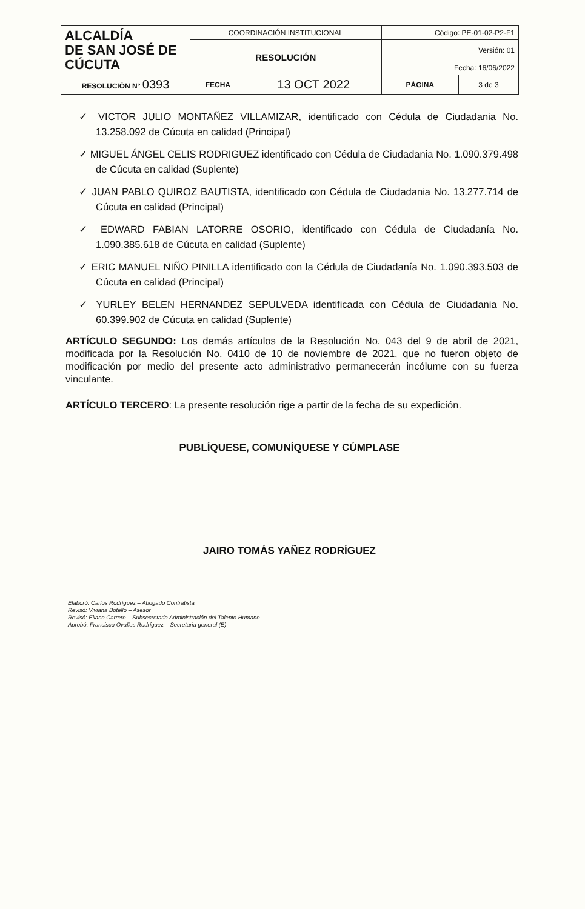| ALCALDÍA DE SAN JOSÉ DE CÚCUTA | COORDINACIÓN INSTITUCIONAL | | Código: PE-01-02-P2-F1 | |
| | RESOLUCIÓN | | Versión: 01 | |
| | | | Fecha: 16/06/2022 | |
| RESOLUCIÓN N° 0393 | FECHA | 13 OCT 2022 | PÁGINA | 3 de 3 |
✓ VICTOR JULIO MONTAÑEZ VILLAMIZAR, identificado con Cédula de Ciudadania No. 13.258.092 de Cúcuta en calidad (Principal)
✓ MIGUEL ÁNGEL CELIS RODRIGUEZ identificado con Cédula de Ciudadania No. 1.090.379.498 de Cúcuta en calidad (Suplente)
✓ JUAN PABLO QUIROZ BAUTISTA, identificado con Cédula de Ciudadania No. 13.277.714 de Cúcuta en calidad (Principal)
✓ EDWARD FABIAN LATORRE OSORIO, identificado con Cédula de Ciudadanía No. 1.090.385.618 de Cúcuta en calidad (Suplente)
✓ ERIC MANUEL NIÑO PINILLA identificado con la Cédula de Ciudadanía No. 1.090.393.503 de Cúcuta en calidad (Principal)
✓ YURLEY BELEN HERNANDEZ SEPULVEDA identificada con Cédula de Ciudadania No. 60.399.902 de Cúcuta en calidad (Suplente)
ARTÍCULO SEGUNDO: Los demás artículos de la Resolución No. 043 del 9 de abril de 2021, modificada por la Resolución No. 0410 de 10 de noviembre de 2021, que no fueron objeto de modificación por medio del presente acto administrativo permanecerán incólume con su fuerza vinculante.
ARTÍCULO TERCERO: La presente resolución rige a partir de la fecha de su expedición.
PUBLÍQUESE, COMUNÍQUESE Y CÚMPLASE
JAIRO TOMÁS YAÑEZ RODRÍGUEZ
Elaboró: Carlos Rodríguez – Abogado Contratista
Revisó: Viviana Botello – Asesor
Revisó: Eliana Carrero – Subsecretaria Administración del Talento Humano
Aprobó: Francisco Ovalles Rodríguez – Secretaria general (E)